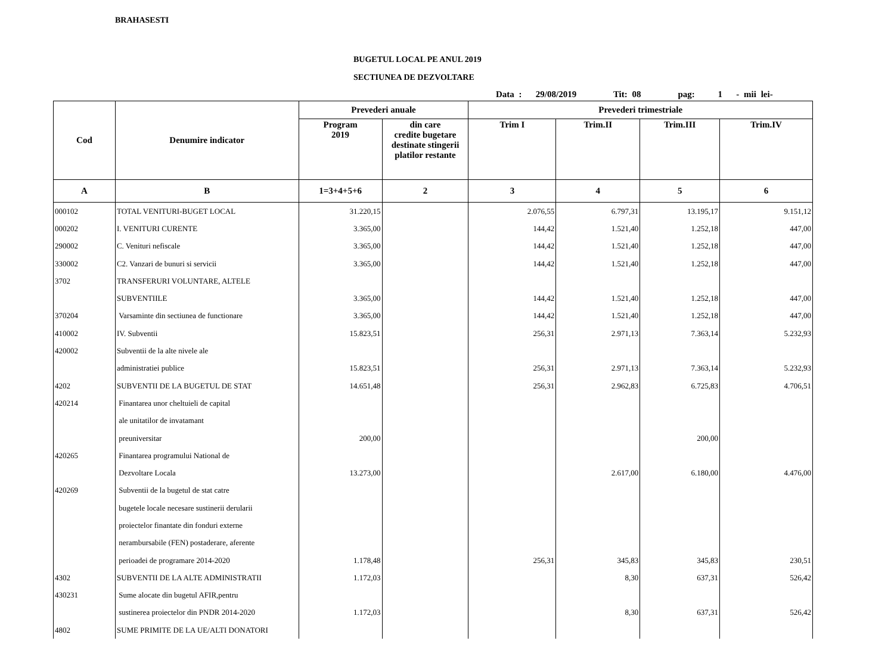BRAHASESTI
BUGETUL LOCAL PE ANUL 2019
SECTIUNEA DE DEZVOLTARE
Data : 29/08/2019 Tit: 08 pag: 1 - mii lei-
| Cod | Denumire indicator | Prevederi anuale | | Prevederi trimestriale | | | |
| --- | --- | --- | --- | --- | --- | --- | --- |
| | | Program 2019 | din care credite bugetare destinate stingerii platilor restante | Trim I | Trim.II | Trim.III | Trim.IV |
| A | B | 1=3+4+5+6 | 2 | 3 | 4 | 5 | 6 |
| 000102 | TOTAL VENITURI-BUGET LOCAL | 31.220,15 | | 2.076,55 | 6.797,31 | 13.195,17 | 9.151,12 |
| 000202 | I. VENITURI CURENTE | 3.365,00 | | 144,42 | 1.521,40 | 1.252,18 | 447,00 |
| 290002 | C. Venituri nefiscale | 3.365,00 | | 144,42 | 1.521,40 | 1.252,18 | 447,00 |
| 330002 | C2. Vanzari de bunuri si servicii | 3.365,00 | | 144,42 | 1.521,40 | 1.252,18 | 447,00 |
| 3702 | TRANSFERURI VOLUNTARE, ALTELE | | | | | | |
| | SUBVENTIILE | 3.365,00 | | 144,42 | 1.521,40 | 1.252,18 | 447,00 |
| 370204 | Varsaminte din sectiunea de functionare | 3.365,00 | | 144,42 | 1.521,40 | 1.252,18 | 447,00 |
| 410002 | IV. Subventii | 15.823,51 | | 256,31 | 2.971,13 | 7.363,14 | 5.232,93 |
| 420002 | Subventii de la alte nivele ale | | | | | | |
| | administratiei publice | 15.823,51 | | 256,31 | 2.971,13 | 7.363,14 | 5.232,93 |
| 4202 | SUBVENTII DE LA BUGETUL DE STAT | 14.651,48 | | 256,31 | 2.962,83 | 6.725,83 | 4.706,51 |
| 420214 | Finantarea unor cheltuieli de capital | | | | | | |
| | ale unitatilor de invatamant | | | | | | |
| | preuniversitar | 200,00 | | | | 200,00 | |
| 420265 | Finantarea programului National de | | | | | | |
| | Dezvoltare Locala | 13.273,00 | | | 2.617,00 | 6.180,00 | 4.476,00 |
| 420269 | Subventii de la bugetul de stat catre | | | | | | |
| | bugetele locale necesare sustinerii derularii | | | | | | |
| | proiectelor finantate din fonduri externe | | | | | | |
| | nerambursabile (FEN) postaderare, aferente | | | | | | |
| | perioadei de programare 2014-2020 | 1.178,48 | | 256,31 | 345,83 | 345,83 | 230,51 |
| 4302 | SUBVENTII DE LA ALTE ADMINISTRATII | 1.172,03 | | | 8,30 | 637,31 | 526,42 |
| 430231 | Sume alocate din bugetul AFIR,pentru | | | | | | |
| | sustinerea proiectelor din PNDR 2014-2020 | 1.172,03 | | | 8,30 | 637,31 | 526,42 |
| 4802 | SUME PRIMITE DE LA UE/ALTI DONATORI | | | | | | |